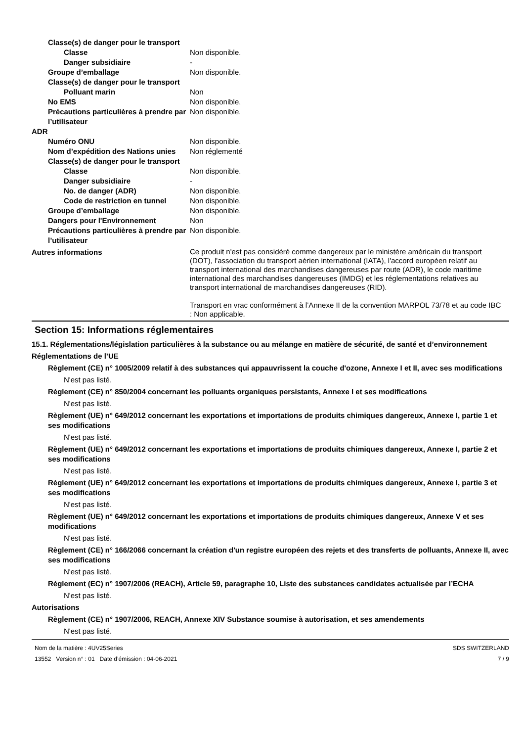Classe(s) de danger pour le transport
Classe Non disponible.
Danger subsidiaire -
Groupe d’emballage Non disponible.
Classe(s) de danger pour le transport
Polluant marin Non
No EMS Non disponible.
Précautions particulières à prendre par l’utilisateur
Non disponible.
ADR
Numéro ONU Non disponible.
Nom d’expédition des Nations unies Non réglementé
Classe(s) de danger pour le transport
Classe Non disponible.
Danger subsidiaire -
No. de danger (ADR) Non disponible.
Code de restriction en tunnel Non disponible.
Groupe d’emballage Non disponible.
Dangers pour l'Environnement Non
Précautions particulières à prendre par l’utilisateur
Non disponible.
Autres informations
Ce produit n'est pas considéré comme dangereux par le ministère américain du transport (DOT), l'association du transport aérien international (IATA), l'accord européen relatif au transport international des marchandises dangereuses par route (ADR), le code maritime international des marchandises dangereuses (IMDG) et les réglementations relatives au transport international de marchandises dangereuses (RID).
Transport en vrac conformément à l’Annexe II de la convention MARPOL 73/78 et au code IBC : Non applicable.
Section 15: Informations réglementaires
15.1. Réglementations/législation particulières à la substance ou au mélange en matière de sécurité, de santé et d’environnement
Réglementations de l’UE
Règlement (CE) n° 1005/2009 relatif à des substances qui appauvrissent la couche d'ozone, Annexe I et II, avec ses modifications
N'est pas listé.
Règlement (CE) n° 850/2004 concernant les polluants organiques persistants, Annexe I et ses modifications
N'est pas listé.
Règlement (UE) n° 649/2012 concernant les exportations et importations de produits chimiques dangereux, Annexe I, partie 1 et ses modifications
N'est pas listé.
Règlement (UE) n° 649/2012 concernant les exportations et importations de produits chimiques dangereux, Annexe I, partie 2 et ses modifications
N'est pas listé.
Règlement (UE) n° 649/2012 concernant les exportations et importations de produits chimiques dangereux, Annexe I, partie 3 et ses modifications
N'est pas listé.
Règlement (UE) n° 649/2012 concernant les exportations et importations de produits chimiques dangereux, Annexe V et ses modifications
N'est pas listé.
Règlement (CE) n° 166/2066 concernant la création d'un registre européen des rejets et des transferts de polluants, Annexe II, avec ses modifications
N'est pas listé.
Règlement (EC) n° 1907/2006 (REACH), Article 59, paragraphe 10, Liste des substances candidates actualisée par l’ECHA
N'est pas listé.
Autorisations
Règlement (CE) n° 1907/2006, REACH, Annexe XIV Substance soumise à autorisation, et ses amendements
N'est pas listé.
Nom de la matière : 4UV25Series
13552 Version n° : 01 Date d’émission : 04-06-2021
SDS SWITZERLAND
7 / 9